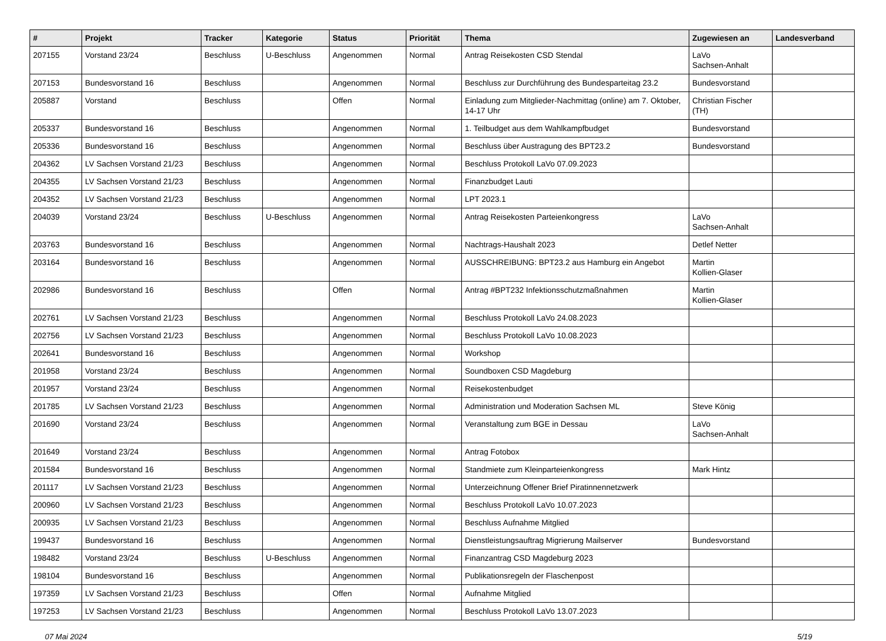| # | Projekt | Tracker | Kategorie | Status | Priorität | Thema | Zugewiesen an | Landesverband |
| --- | --- | --- | --- | --- | --- | --- | --- | --- |
| 207155 | Vorstand 23/24 | Beschluss | U-Beschluss | Angenommen | Normal | Antrag Reisekosten CSD Stendal | LaVo Sachsen-Anhalt | |
| 207153 | Bundesvorstand 16 | Beschluss | | Angenommen | Normal | Beschluss zur Durchführung des Bundesparteitag 23.2 | Bundesvorstand | |
| 205887 | Vorstand | Beschluss | | Offen | Normal | Einladung zum Mitglieder-Nachmittag (online) am 7. Oktober, 14-17 Uhr | Christian Fischer (TH) | |
| 205337 | Bundesvorstand 16 | Beschluss | | Angenommen | Normal | 1. Teilbudget aus dem Wahlkampfbudget | Bundesvorstand | |
| 205336 | Bundesvorstand 16 | Beschluss | | Angenommen | Normal | Beschluss über Austragung des BPT23.2 | Bundesvorstand | |
| 204362 | LV Sachsen Vorstand 21/23 | Beschluss | | Angenommen | Normal | Beschluss Protokoll LaVo 07.09.2023 | | |
| 204355 | LV Sachsen Vorstand 21/23 | Beschluss | | Angenommen | Normal | Finanzbudget Lauti | | |
| 204352 | LV Sachsen Vorstand 21/23 | Beschluss | | Angenommen | Normal | LPT 2023.1 | | |
| 204039 | Vorstand 23/24 | Beschluss | U-Beschluss | Angenommen | Normal | Antrag Reisekosten Parteienkongress | LaVo Sachsen-Anhalt | |
| 203763 | Bundesvorstand 16 | Beschluss | | Angenommen | Normal | Nachtrags-Haushalt 2023 | Detlef Netter | |
| 203164 | Bundesvorstand 16 | Beschluss | | Angenommen | Normal | AUSSCHREIBUNG: BPT23.2 aus Hamburg ein Angebot | Martin Kollien-Glaser | |
| 202986 | Bundesvorstand 16 | Beschluss | | Offen | Normal | Antrag #BPT232 Infektionsschutzmaßnahmen | Martin Kollien-Glaser | |
| 202761 | LV Sachsen Vorstand 21/23 | Beschluss | | Angenommen | Normal | Beschluss Protokoll LaVo 24.08.2023 | | |
| 202756 | LV Sachsen Vorstand 21/23 | Beschluss | | Angenommen | Normal | Beschluss Protokoll LaVo 10.08.2023 | | |
| 202641 | Bundesvorstand 16 | Beschluss | | Angenommen | Normal | Workshop | | |
| 201958 | Vorstand 23/24 | Beschluss | | Angenommen | Normal | Soundboxen CSD Magdeburg | | |
| 201957 | Vorstand 23/24 | Beschluss | | Angenommen | Normal | Reisekostenbudget | | |
| 201785 | LV Sachsen Vorstand 21/23 | Beschluss | | Angenommen | Normal | Administration und Moderation Sachsen ML | Steve König | |
| 201690 | Vorstand 23/24 | Beschluss | | Angenommen | Normal | Veranstaltung zum BGE in Dessau | LaVo Sachsen-Anhalt | |
| 201649 | Vorstand 23/24 | Beschluss | | Angenommen | Normal | Antrag Fotobox | | |
| 201584 | Bundesvorstand 16 | Beschluss | | Angenommen | Normal | Standmiete zum Kleinparteienkongress | Mark Hintz | |
| 201117 | LV Sachsen Vorstand 21/23 | Beschluss | | Angenommen | Normal | Unterzeichnung Offener Brief Piratinnennetzwerk | | |
| 200960 | LV Sachsen Vorstand 21/23 | Beschluss | | Angenommen | Normal | Beschluss Protokoll LaVo 10.07.2023 | | |
| 200935 | LV Sachsen Vorstand 21/23 | Beschluss | | Angenommen | Normal | Beschluss Aufnahme Mitglied | | |
| 199437 | Bundesvorstand 16 | Beschluss | | Angenommen | Normal | Dienstleistungsauftrag Migrierung Mailserver | Bundesvorstand | |
| 198482 | Vorstand 23/24 | Beschluss | U-Beschluss | Angenommen | Normal | Finanzantrag CSD Magdeburg 2023 | | |
| 198104 | Bundesvorstand 16 | Beschluss | | Angenommen | Normal | Publikationsregeln der Flaschenpost | | |
| 197359 | LV Sachsen Vorstand 21/23 | Beschluss | | Offen | Normal | Aufnahme Mitglied | | |
| 197253 | LV Sachsen Vorstand 21/23 | Beschluss | | Angenommen | Normal | Beschluss Protokoll LaVo 13.07.2023 | | |
07 Mai 2024 5/19